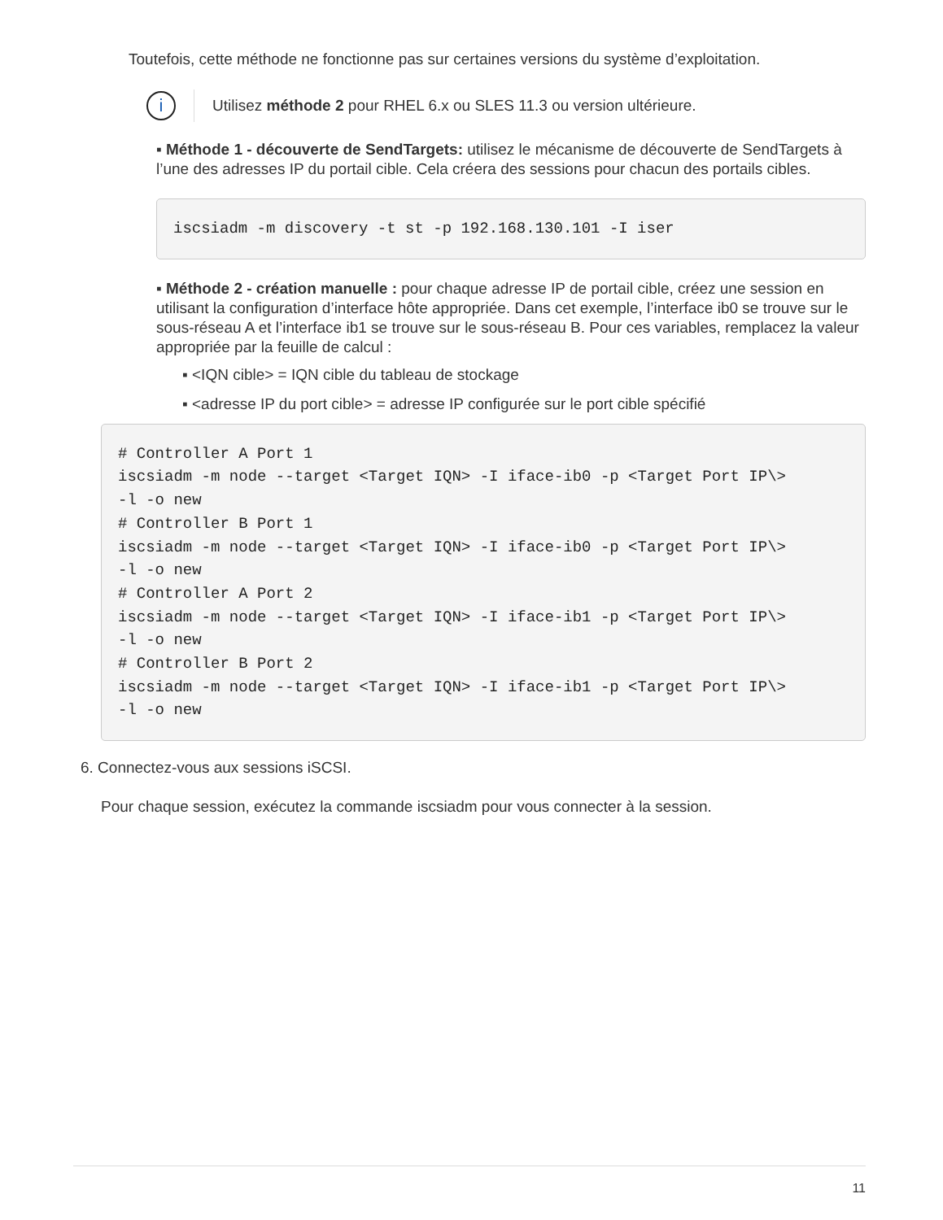Toutefois, cette méthode ne fonctionne pas sur certaines versions du système d’exploitation.
i
Utilisez méthode 2 pour RHEL 6.x ou SLES 11.3 ou version ultérieure.
▪ Méthode 1 - découverte de SendTargets: utilisez le mécanisme de découverte de SendTargets à l’une des adresses IP du portail cible. Cela créera des sessions pour chacun des portails cibles.
iscsiadm -m discovery -t st -p 192.168.130.101 -I iser
▪ Méthode 2 - création manuelle : pour chaque adresse IP de portail cible, créez une session en utilisant la configuration d’interface hôte appropriée. Dans cet exemple, l’interface ib0 se trouve sur le sous-réseau A et l’interface ib1 se trouve sur le sous-réseau B. Pour ces variables, remplacez la valeur appropriée par la feuille de calcul :
▪ <IQN cible> = IQN cible du tableau de stockage
▪ <adresse IP du port cible> = adresse IP configurée sur le port cible spécifié
# Controller A Port 1
iscsiadm -m node --target <Target IQN> -I iface-ib0 -p <Target Port IP\>
-l -o new
# Controller B Port 1
iscsiadm -m node --target <Target IQN> -I iface-ib0 -p <Target Port IP\>
-l -o new
# Controller A Port 2
iscsiadm -m node --target <Target IQN> -I iface-ib1 -p <Target Port IP\>
-l -o new
# Controller B Port 2
iscsiadm -m node --target <Target IQN> -I iface-ib1 -p <Target Port IP\>
-l -o new
6. Connectez-vous aux sessions iSCSI.
Pour chaque session, exécutez la commande iscsiadm pour vous connecter à la session.
11